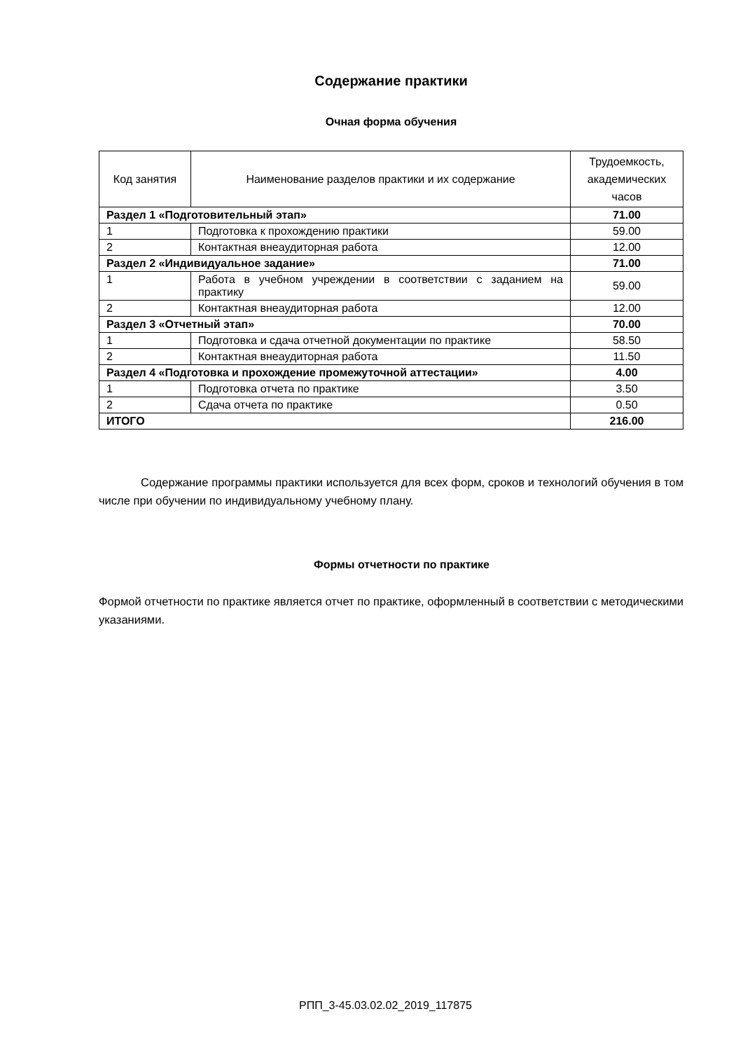Содержание практики
Очная форма обучения
| Код занятия | Наименование разделов практики и их содержание | Трудоемкость, академических часов |
| --- | --- | --- |
| Раздел 1 «Подготовительный этап» | | 71.00 |
| 1 | Подготовка к прохождению практики | 59.00 |
| 2 | Контактная внеаудиторная работа | 12.00 |
| Раздел 2 «Индивидуальное задание» | | 71.00 |
| 1 | Работа в учебном учреждении в соответствии с заданием на практику | 59.00 |
| 2 | Контактная внеаудиторная работа | 12.00 |
| Раздел 3 «Отчетный этап» | | 70.00 |
| 1 | Подготовка и сдача отчетной документации по практике | 58.50 |
| 2 | Контактная внеаудиторная работа | 11.50 |
| Раздел 4 «Подготовка и прохождение промежуточной аттестации» | | 4.00 |
| 1 | Подготовка отчета по практике | 3.50 |
| 2 | Сдача отчета по практике | 0.50 |
| ИТОГО | | 216.00 |
Содержание программы практики используется для всех форм, сроков и технологий обучения в том числе при обучении по индивидуальному учебному плану.
Формы отчетности по практике
Формой отчетности по практике является отчет по практике, оформленный в соответствии с методическими указаниями.
РПП_3-45.03.02.02_2019_117875